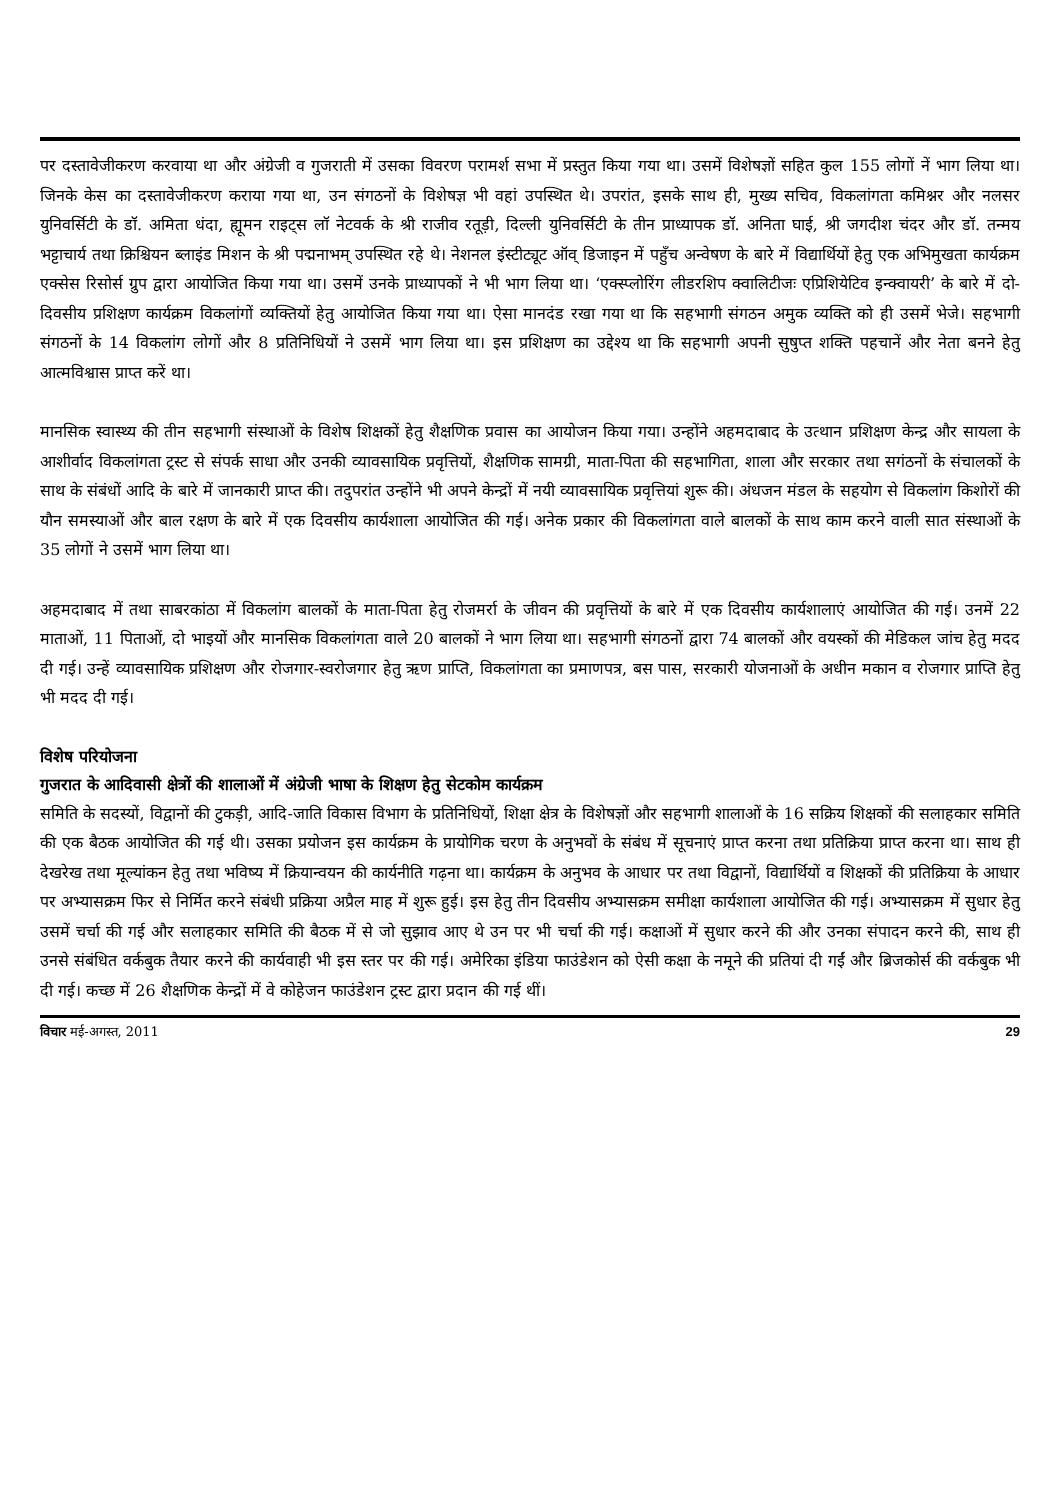पर दस्तावेजीकरण करवाया था और अंग्रेजी व गुजराती में उसका विवरण परामर्श सभा में प्रस्तुत किया गया था। उसमें विशेषज्ञों सहित कुल 155 लोगों नें भाग लिया था। जिनके केस का दस्तावेजीकरण कराया गया था, उन संगठनों के विशेषज्ञ भी वहां उपस्थित थे। उपरांत, इसके साथ ही, मुख्य सचिव, विकलांगता कमिश्नर और नलसर युनिवर्सिटी के डॉ. अमिता धंदा, ह्यूमन राइट्स लॉ नेटवर्क के श्री राजीव रतूड़ी, दिल्ली युनिवर्सिटी के तीन प्राध्यापक डॉ. अनिता घाई, श्री जगदीश चंदर और डॉ. तन्मय भट्टाचार्य तथा क्रिश्चियन ब्लाइंड मिशन के श्री पद्मनाभम् उपस्थित रहे थे। नेशनल इंस्टीट्यूट ऑव् डिजाइन में पहुँच अन्वेषण के बारे में विद्यार्थियों हेतु एक अभिमुखता कार्यक्रम एक्सेस रिसोर्स ग्रुप द्वारा आयोजित किया गया था। उसमें उनके प्राध्यापकों ने भी भाग लिया था। ‘एक्स्प्लोरिंग लीडरशिप क्वालिटीजः एप्रिशियेटिव इन्क्वायरी’ के बारे में दो-दिवसीय प्रशिक्षण कार्यक्रम विकलांगों व्यक्तियों हेतु आयोजित किया गया था। ऐसा मानदंड रखा गया था कि सहभागी संगठन अमुक व्यक्ति को ही उसमें भेजे। सहभागी संगठनों के 14 विकलांग लोगों और 8 प्रतिनिधियों ने उसमें भाग लिया था। इस प्रशिक्षण का उद्देश्य था कि सहभागी अपनी सुषुप्त शक्ति पहचानें और नेता बनने हेतु आत्मविश्वास प्राप्त करें था।
मानसिक स्वास्थ्य की तीन सहभागी संस्थाओं के विशेष शिक्षकों हेतु शैक्षणिक प्रवास का आयोजन किया गया। उन्होंने अहमदाबाद के उत्थान प्रशिक्षण केन्द्र और सायला के आशीर्वाद विकलांगता ट्रस्ट से संपर्क साधा और उनकी व्यावसायिक प्रवृत्तियों, शैक्षणिक सामग्री, माता-पिता की सहभागिता, शाला और सरकार तथा सगंठनों के संचालकों के साथ के संबंधों आदि के बारे में जानकारी प्राप्त की। तदुपरांत उन्होंने भी अपने केन्द्रों में नयी व्यावसायिक प्रवृत्तियां शुरू की। अंधजन मंडल के सहयोग से विकलांग किशोरों की यौन समस्याओं और बाल रक्षण के बारे में एक दिवसीय कार्यशाला आयोजित की गई। अनेक प्रकार की विकलांगता वाले बालकों के साथ काम करने वाली सात संस्थाओं के 35 लोगों ने उसमें भाग लिया था।
अहमदाबाद में तथा साबरकांठा में विकलांग बालकों के माता-पिता हेतु रोजमर्रा के जीवन की प्रवृत्तियों के बारे में एक दिवसीय कार्यशालाएं आयोजित की गई। उनमें 22 माताओं, 11 पिताओं, दो भाइयों और मानसिक विकलांगता वाले 20 बालकों ने भाग लिया था। सहभागी संगठनों द्वारा 74 बालकों और वयस्कों की मेडिकल जांच हेतु मदद दी गई। उन्हें व्यावसायिक प्रशिक्षण और रोजगार-स्वरोजगार हेतु ऋण प्राप्ति, विकलांगता का प्रमाणपत्र, बस पास, सरकारी योजनाओं के अधीन मकान व रोजगार प्राप्ति हेतु भी मदद दी गई।
विशेष परियोजना
गुजरात के आदिवासी क्षेत्रों की शालाओं में अंग्रेजी भाषा के शिक्षण हेतु सेटकोम कार्यक्रम
समिति के सदस्यों, विद्वानों की टुकड़ी, आदि-जाति विकास विभाग के प्रतिनिधियों, शिक्षा क्षेत्र के विशेषज्ञों और सहभागी शालाओं के 16 सक्रिय शिक्षकों की सलाहकार समिति की एक बैठक आयोजित की गई थी। उसका प्रयोजन इस कार्यक्रम के प्रायोगिक चरण के अनुभवों के संबंध में सूचनाएं प्राप्त करना तथा प्रतिक्रिया प्राप्त करना था। साथ ही देखरेख तथा मूल्यांकन हेतु तथा भविष्य में क्रियान्वयन की कार्यनीति गढ़ना था। कार्यक्रम के अनुभव के आधार पर तथा विद्वानों, विद्यार्थियों व शिक्षकों की प्रतिक्रिया के आधार पर अभ्यासक्रम फिर से निर्मित करने संबंधी प्रक्रिया अप्रैल माह में शुरू हुई। इस हेतु तीन दिवसीय अभ्यासक्रम समीक्षा कार्यशाला आयोजित की गई। अभ्यासक्रम में सुधार हेतु उसमें चर्चा की गई और सलाहकार समिति की बैठक में से जो सुझाव आए थे उन पर भी चर्चा की गई। कक्षाओं में सुधार करने की और उनका संपादन करने की, साथ ही उनसे संबंधित वर्कबुक तैयार करने की कार्यवाही भी इस स्तर पर की गई। अमेरिका इंडिया फाउंडेशन को ऐसी कक्षा के नमूने की प्रतियां दी गईं और ब्रिजकोर्स की वर्कबुक भी दी गई। कच्छ में 26 शैक्षणिक केन्द्रों में वे कोहेजन फाउंडेशन ट्रस्ट द्वारा प्रदान की गई थीं।
विचार मई-अगस्त, 2011 29